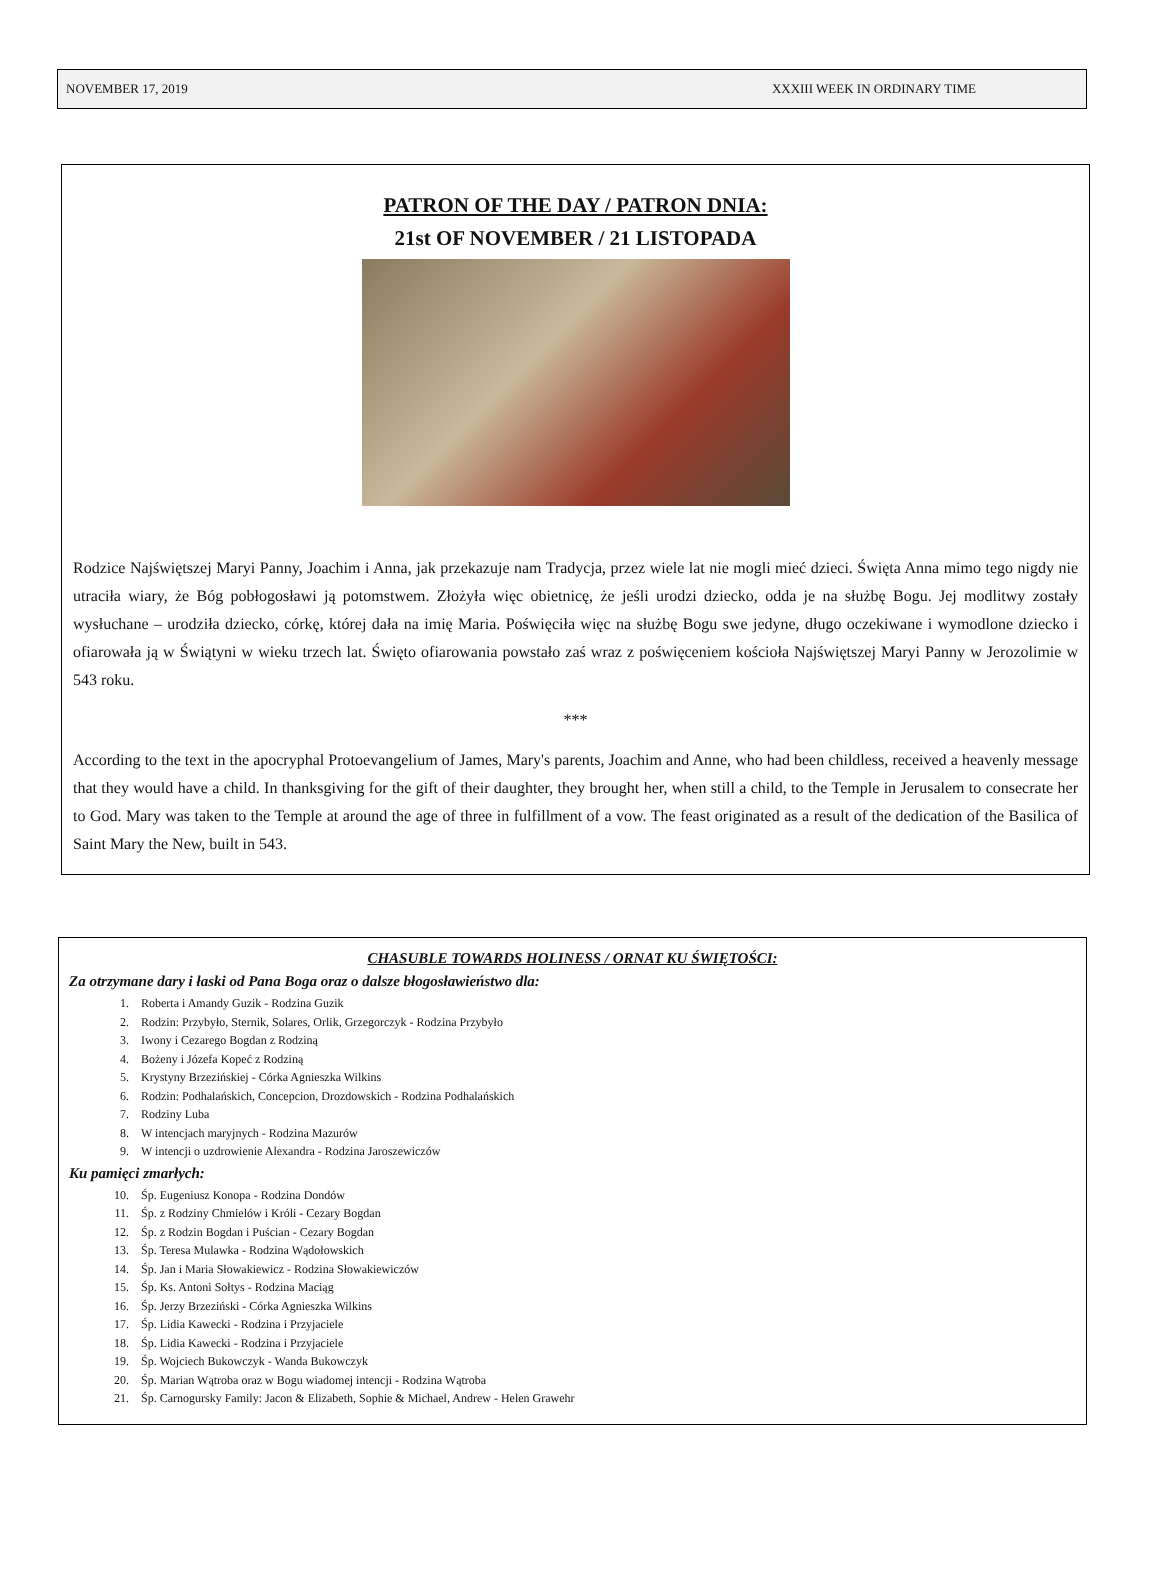NOVEMBER 17, 2019 XXXIII WEEK IN ORDINARY TIME
PATRON OF THE DAY / PATRON DNIA:
21st OF NOVEMBER / 21 LISTOPADA
Rodzice Najświętszej Maryi Panny, Joachim i Anna, jak przekazuje nam Tradycja, przez wiele lat nie mogli mieć dzieci. Święta Anna mimo tego nigdy nie utraciła wiary, że Bóg pobłogosławi ją potomstwem. Złożyła więc obietnicę, że jeśli urodzi dziecko, odda je na służbę Bogu. Jej modlitwy zostały wysłuchane – urodziła dziecko, córkę, której dała na imię Maria. Poświęciła więc na służbę Bogu swe jedyne, długo oczekiwane i wymodlone dziecko i ofiarowała ją w Świątyni w wieku trzech lat. Święto ofiarowania powstało zaś wraz z poświęceniem kościoła Najświętszej Maryi Panny w Jerozolimie w 543 roku.
***
According to the text in the apocryphal Protoevangelium of James, Mary's parents, Joachim and Anne, who had been childless, received a heavenly message that they would have a child. In thanksgiving for the gift of their daughter, they brought her, when still a child, to the Temple in Jerusalem to consecrate her to God. Mary was taken to the Temple at around the age of three in fulfillment of a vow. The feast originated as a result of the dedication of the Basilica of Saint Mary the New, built in 543.
CHASUBLE TOWARDS HOLINESS / ORNAT KU ŚWIĘTOŚCI:
Za otrzymane dary i łaski od Pana Boga oraz o dalsze błogosławieństwo dla:
1. Roberta i Amandy Guzik - Rodzina Guzik
2. Rodzin: Przybyło, Sternik, Solares, Orlik, Grzegorczyk - Rodzina Przybyło
3. Iwony i Cezarego Bogdan z Rodziną
4. Bożeny i Józefa Kopeć z Rodziną
5. Krystyny Brzezińskiej - Córka Agnieszka Wilkins
6. Rodzin: Podhalańskich, Concepcion, Drozdowskich - Rodzina Podhalańskich
7. Rodziny Luba
8. W intencjach maryjnych - Rodzina Mazurów
9. W intencji o uzdrowienie Alexandra - Rodzina Jaroszewiczów
Ku pamięci zmarłych:
10. Śp. Eugeniusz Konopa - Rodzina Dondów
11. Śp. z Rodziny Chmielów i Króli - Cezary Bogdan
12. Śp. z Rodzin Bogdan i Puścian - Cezary Bogdan
13. Śp. Teresa Mulawka - Rodzina Wądołowskich
14. Śp. Jan i Maria Słowakiewicz - Rodzina Słowakiewiczów
15. Śp. Ks. Antoni Sołtys - Rodzina Maciąg
16. Śp. Jerzy Brzeziński - Córka Agnieszka Wilkins
17. Śp. Lidia Kawecki - Rodzina i Przyjaciele
18. Śp. Lidia Kawecki - Rodzina i Przyjaciele
19. Śp. Wojciech Bukowczyk - Wanda Bukowczyk
20. Śp. Marian Wątroba oraz w Bogu wiadomej intencji - Rodzina Wątroba
21. Śp. Carnogursky Family: Jacon & Elizabeth, Sophie & Michael, Andrew - Helen Grawehr